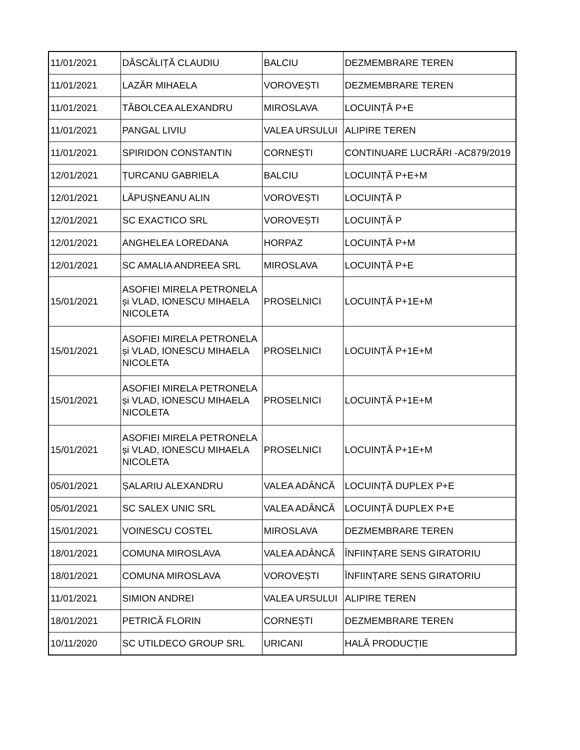| 11/01/2021 | DĂSCĂLIȚĂ CLAUDIU | BALCIU | DEZMEMBRARE TEREN |
| 11/01/2021 | LAZĂR MIHAELA | VOROVEȘTI | DEZMEMBRARE TEREN |
| 11/01/2021 | TĂBOLCEA ALEXANDRU | MIROSLAVA | LOCUINȚĂ P+E |
| 11/01/2021 | PANGAL LIVIU | VALEA URSULUI | ALIPIRE TEREN |
| 11/01/2021 | SPIRIDON CONSTANTIN | CORNEȘTI | CONTINUARE LUCRĂRI -AC879/2019 |
| 12/01/2021 | ȚURCANU GABRIELA | BALCIU | LOCUINȚĂ P+E+M |
| 12/01/2021 | LĂPUȘNEANU ALIN | VOROVEȘTI | LOCUINȚĂ P |
| 12/01/2021 | SC EXACTICO SRL | VOROVEȘTI | LOCUINȚĂ P |
| 12/01/2021 | ANGHELEA LOREDANA | HORPAZ | LOCUINȚĂ P+M |
| 12/01/2021 | SC AMALIA ANDREEA SRL | MIROSLAVA | LOCUINȚĂ P+E |
| 15/01/2021 | ASOFIEI MIRELA PETRONELA și VLAD, IONESCU MIHAELA NICOLETA | PROSELNICI | LOCUINȚĂ P+1E+M |
| 15/01/2021 | ASOFIEI MIRELA PETRONELA și VLAD, IONESCU MIHAELA NICOLETA | PROSELNICI | LOCUINȚĂ P+1E+M |
| 15/01/2021 | ASOFIEI MIRELA PETRONELA și VLAD, IONESCU MIHAELA NICOLETA | PROSELNICI | LOCUINȚĂ P+1E+M |
| 15/01/2021 | ASOFIEI MIRELA PETRONELA și VLAD, IONESCU MIHAELA NICOLETA | PROSELNICI | LOCUINȚĂ P+1E+M |
| 05/01/2021 | ȘALARIU ALEXANDRU | VALEA ADÂNCĂ | LOCUINȚĂ DUPLEX P+E |
| 05/01/2021 | SC SALEX UNIC SRL | VALEA ADÂNCĂ | LOCUINȚĂ DUPLEX P+E |
| 15/01/2021 | VOINESCU COSTEL | MIROSLAVA | DEZMEMBRARE TEREN |
| 18/01/2021 | COMUNA MIROSLAVA | VALEA ADÂNCĂ | ÎNFIINȚARE SENS GIRATORIU |
| 18/01/2021 | COMUNA MIROSLAVA | VOROVEȘTI | ÎNFIINȚARE SENS GIRATORIU |
| 11/01/2021 | SIMION ANDREI | VALEA URSULUI | ALIPIRE TEREN |
| 18/01/2021 | PETRICĂ FLORIN | CORNEȘTI | DEZMEMBRARE TEREN |
| 10/11/2020 | SC UTILDECO GROUP SRL | URICANI | HALĂ PRODUCȚIE |